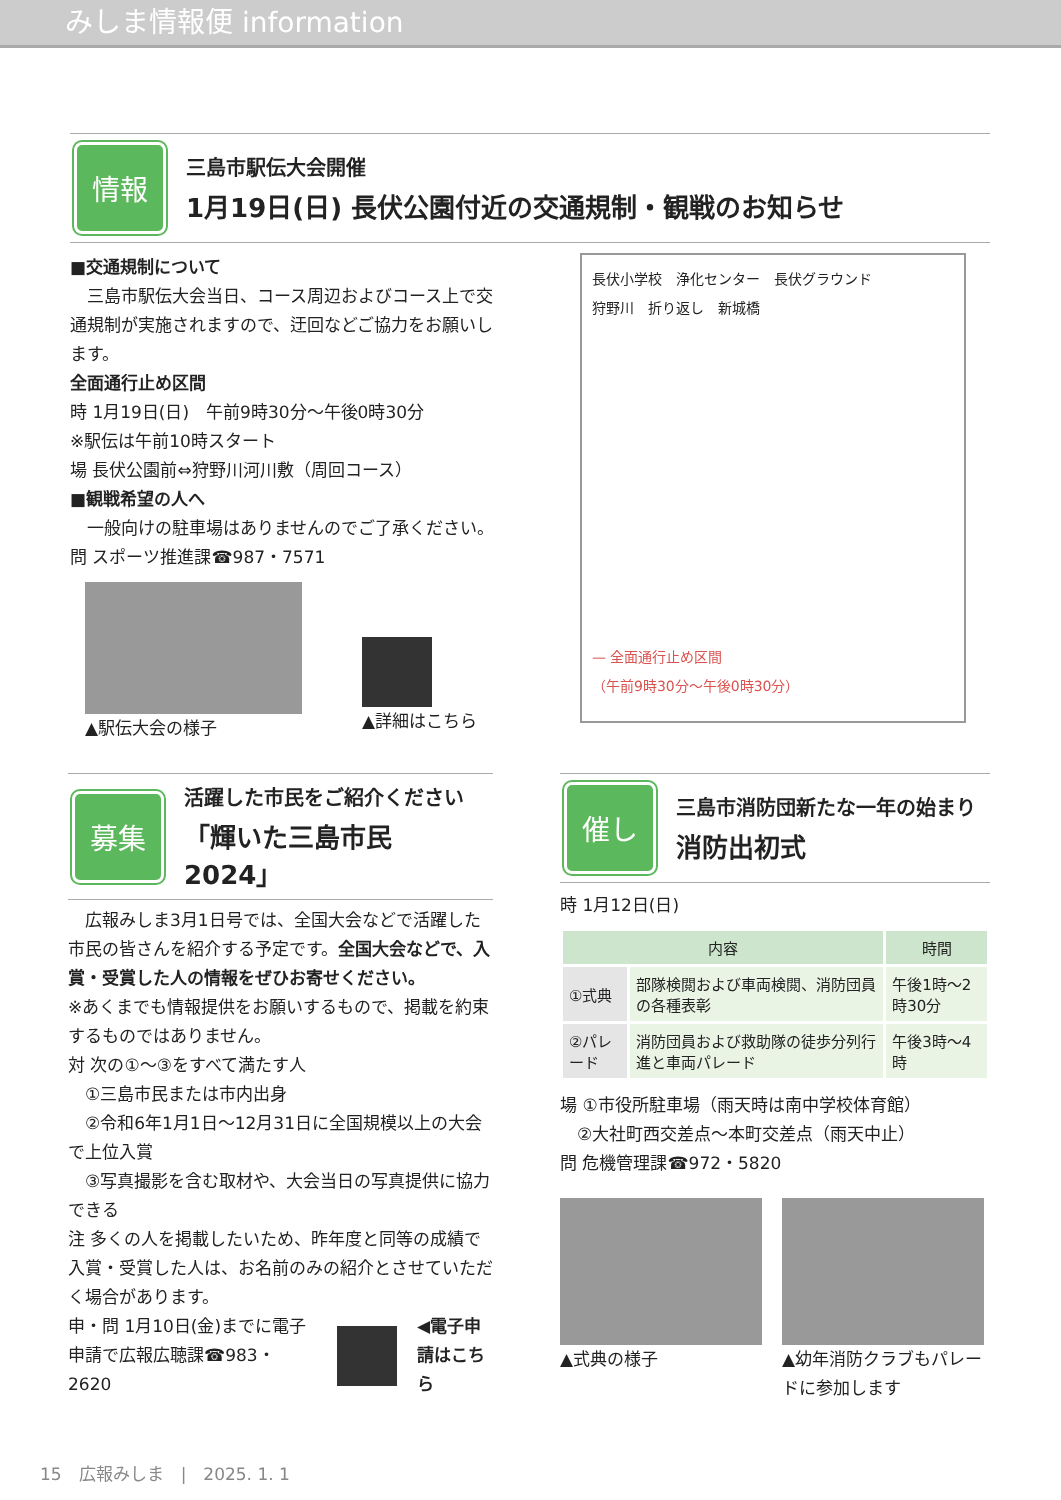みしま情報便 information
情報
三島市駅伝大会開催
1月19日(日) 長伏公園付近の交通規制・観戦のお知らせ
■交通規制について
　三島市駅伝大会当日、コース周辺およびコース上で交通規制が実施されますので、迂回などご協力をお願いします。
全面通行止め区間
時 1月19日(日)　午前9時30分～午後0時30分
※駅伝は午前10時スタート
場 長伏公園前⇔狩野川河川敷（周回コース）
■観戦希望の人へ
　一般向けの駐車場はありませんのでご了承ください。
問 スポーツ推進課☎987・7571
▲駅伝大会の様子
▲詳細はこちら
長伏小学校　浄化センター　長伏グラウンド
狩野川　折り返し　新城橋
— 全面通行止め区間
（午前9時30分～午後0時30分）
募集
活躍した市民をご紹介ください
「輝いた三島市民2024」
　広報みしま3月1日号では、全国大会などで活躍した市民の皆さんを紹介する予定です。全国大会などで、入賞・受賞した人の情報をぜひお寄せください。
※あくまでも情報提供をお願いするもので、掲載を約束するものではありません。
対 次の①～③をすべて満たす人
　①三島市民または市内出身
　②令和6年1月1日～12月31日に全国規模以上の大会で上位入賞
　③写真撮影を含む取材や、大会当日の写真提供に協力できる
注 多くの人を掲載したいため、昨年度と同等の成績で入賞・受賞した人は、お名前のみの紹介とさせていただく場合があります。
申・問 1月10日(金)までに電子申請で広報広聴課☎983・2620
◀電子申請はこちら
催し
三島市消防団新たな一年の始まり
消防出初式
時 1月12日(日)
| 内容 | | 時間 |
| --- | --- | --- |
| ①式典 | 部隊検閲および車両検閲、消防団員の各種表彰 | 午後1時～2時30分 |
| ②パレード | 消防団員および救助隊の徒歩分列行進と車両パレード | 午後3時～4時 |
場 ①市役所駐車場（雨天時は南中学校体育館）
　②大社町西交差点～本町交差点（雨天中止）
問 危機管理課☎972・5820
▲式典の様子 ▲幼年消防クラブもパレードに参加します
15　広報みしま　|　2025. 1. 1